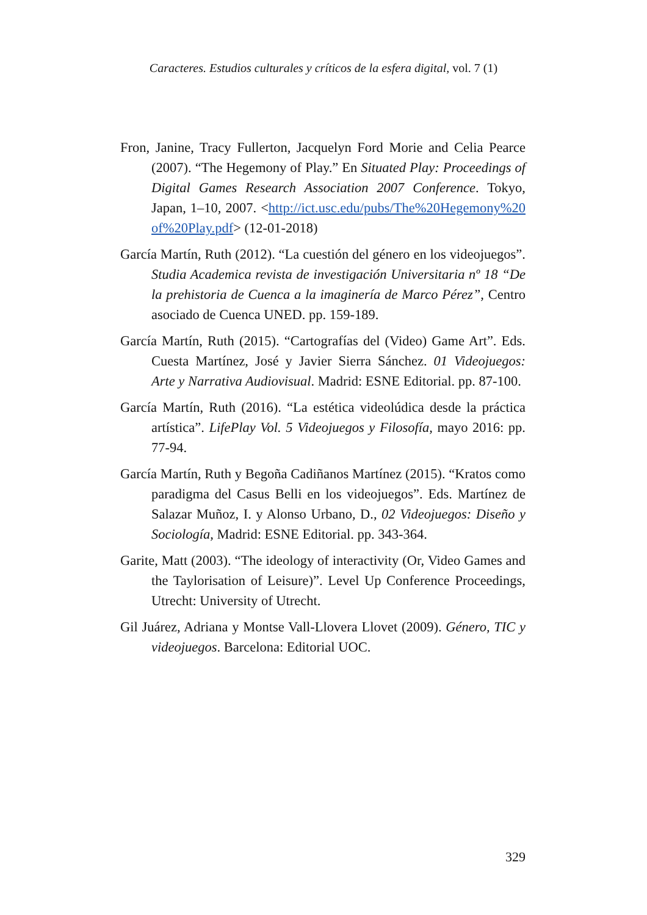Caracteres. Estudios culturales y críticos de la esfera digital, vol. 7 (1)
Fron, Janine, Tracy Fullerton, Jacquelyn Ford Morie and Celia Pearce (2007). “The Hegemony of Play.” En Situated Play: Proceedings of Digital Games Research Association 2007 Conference. Tokyo, Japan, 1–10, 2007. <http://ict.usc.edu/pubs/The%20Hegemony%20of%20Play.pdf> (12-01-2018)
García Martín, Ruth (2012). “La cuestión del género en los videojuegos”. Studia Academica revista de investigación Universitaria nº 18 “De la prehistoria de Cuenca a la imaginería de Marco Pérez”, Centro asociado de Cuenca UNED. pp. 159-189.
García Martín, Ruth (2015). “Cartografías del (Video) Game Art”. Eds. Cuesta Martínez, José y Javier Sierra Sánchez. 01 Videojuegos: Arte y Narrativa Audiovisual. Madrid: ESNE Editorial. pp. 87-100.
García Martín, Ruth (2016). “La estética videolúdica desde la práctica artística”. LifePlay Vol. 5 Videojuegos y Filosofía, mayo 2016: pp. 77-94.
García Martín, Ruth y Begoña Cadiñanos Martínez (2015). “Kratos como paradigma del Casus Belli en los videojuegos”. Eds. Martínez de Salazar Muñoz, I. y Alonso Urbano, D., 02 Videojuegos: Diseño y Sociología, Madrid: ESNE Editorial. pp. 343-364.
Garite, Matt (2003). “The ideology of interactivity (Or, Video Games and the Taylorisation of Leisure)”. Level Up Conference Proceedings, Utrecht: University of Utrecht.
Gil Juárez, Adriana y Montse Vall-Llovera Llovet (2009). Género, TIC y videojuegos. Barcelona: Editorial UOC.
329